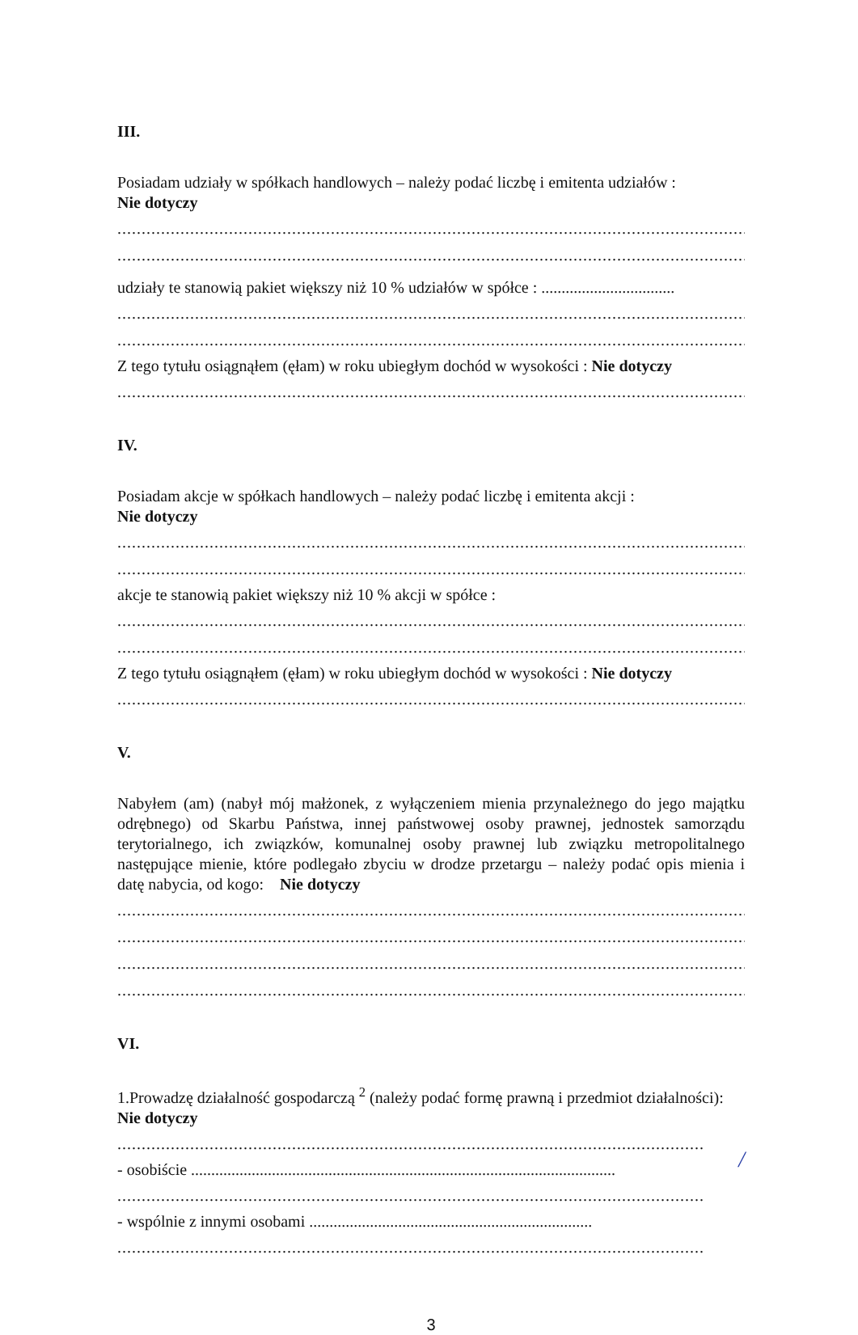III.
Posiadam udziały w spółkach handlowych – należy podać liczbę i emitenta udziałów :
Nie dotyczy
...................................................................................................................................................
...................................................................................................................................................
udziały te stanowią pakiet większy niż 10 % udziałów w spółce : .................................
...................................................................................................................................................
...................................................................................................................................................
Z tego tytułu osiągnąłem (ęłam) w roku ubiegłym dochód w wysokości : Nie dotyczy
...................................................................................................................................................
IV.
Posiadam akcje w spółkach handlowych – należy podać liczbę i emitenta akcji :
Nie dotyczy
...................................................................................................................................................
...................................................................................................................................................
akcje te stanowią pakiet większy niż 10 % akcji w spółce :
...................................................................................................................................................
...................................................................................................................................................
Z tego tytułu osiągnąłem (ęłam) w roku ubiegłym dochód w wysokości : Nie dotyczy
...................................................................................................................................................
V.
Nabyłem (am) (nabył mój małżonek, z wyłączeniem mienia przynależnego do jego majątku odrębnego) od Skarbu Państwa, innej państwowej osoby prawnej, jednostek samorządu terytorialnego, ich związków, komunalnej osoby prawnej lub związku metropolitalnego następujące mienie, które podlegało zbyciu w drodze przetargu – należy podać opis mienia i datę nabycia, od kogo: Nie dotyczy
...................................................................................................................................................
...................................................................................................................................................
...................................................................................................................................................
...................................................................................................................................................
VI.
1.Prowadzę działalność gospodarczą <sup>2</sup> (należy podać formę prawną i przedmiot działalności):
Nie dotyczy
.........................................................................................................................
- osobiście .........................................................................................................
.........................................................................................................................
- wspólnie z innymi osobami ......................................................................
.........................................................................................................................
3
/